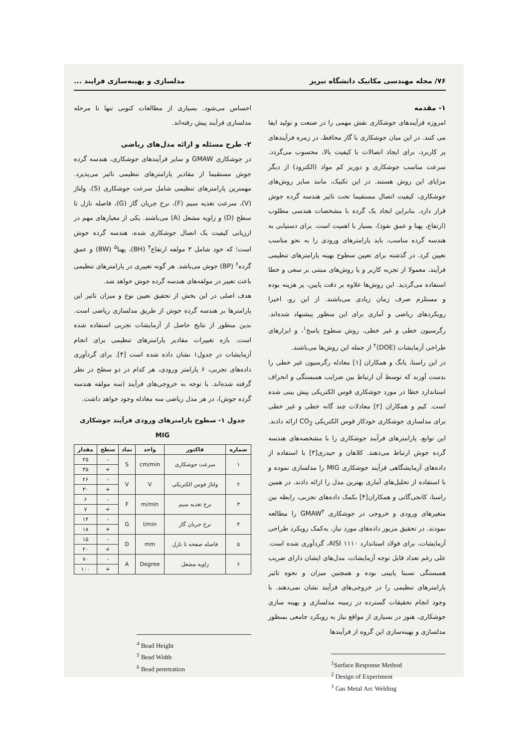۷۶/ مجله مهندسی مکانیک دانشگاه تبریز مدلسازی و بهینه‌سازی فرایند ...
۱- مقدمه
امروزه فرآیندهای جوشکاری نقش مهمی را در صنعت و تولید ایفا می کنند. در این میان جوشکاری با گاز محافظ، در زمره فرآیندهای پر کاربرد، برای ایجاد اتصالات با کیفیت بالا، محسوب می‌گردد. سرعت مناسب جوشکاری و دوریز کم مواد (الکترود) از دیگر مزایای این روش هستند. در این تکنیک، مانند سایر روش‌های جوشکاری، کیفیت اتصال مستقیما تحت تاثیر هندسه گرده جوش قرار دارد. بنابراین ایجاد یک گرده با مشخصات هندسی مطلوب (ارتفاع، پهنا و عمق نفوذ)، بسیار با اهمیت است. برای دستیابی به هندسه گرده مناسب، باید پارامترهای ورودی را به نحو مناسب تعیین کرد. در گذشته برای تعیین سطوح بهینه پارامترهای تنظیمی فرآیند، معمولا از تجربه کاربر و یا روش‌های مبتنی بر سعی و خطا استفاده می‌گردید. این روش‌ها علاوه بر دقت پایین، پر هزینه بوده و مستلزم صرف زمان زیادی می‌باشند. از این رو، اخیرا رویکردهای ریاضی و آماری برای این منظور پیشنهاد شده‌اند. رگرسیون خطی و غیر خطی، روش سطوح پاسخ<sup>۱</sup>، و ابزارهای طراحی آزمایشات (DOE)<sup>۲</sup> از جمله این روش‌ها می‌باشند.
در این راستا، یانگ و همکاران [۱] معادله رگرسیون غیر خطی را بدست آورند که توسط آن ارتباط بین ضرایب همبستگی و انحراف استاندارد خطا در مورد جوشکاری قوس الکتریکی پیش بینی شده است. کیم و همکاران [۲] معادلات چند گانه خطی و غیر خطی برای مدلسازی جوشکاری خودکار قوس الکتریکی CO<sub>2</sub> ارائه دادند. این توابع، پارامترهای فرآیند جوشکاری را با مشخصه‌های هندسه گرده جوش ارتباط می‌دهند. کلاهان و حیدری[۳] با استفاده از داده‌های آزمایشگاهی فرآیند جوشکاری MIG را مدلسازی نموده و با استفاده از تحلیل‌های آماری بهترین مدل را ارائه دادند. در همین راستا، کانجی‌گاتی و همکاران[۴] بکمک داده‌های تجربی، رابطه بین متغیرهای ورودی و خروجی در جوشکاری GMAW<sup>۳</sup> را مطالعه نمودند. در تحقیق مزبور داده‌های مورد نیاز، به‌کمک رویکرد طراحی آزمایشات، برای فولاد استاندارد AISI ۱۱۱۰، گردآوری شده است. علی رغم تعداد قابل توجه آزمایشات، مدل‌های ایشان دارای ضریب همبستگی نسبتا پایینی بوده و همچنین میزان و نحوه تاثیر پارامترهای تنظیمی را در خروجی‌های فرآیند نشان نمی‌دهند. با وجود انجام تحقیقات گسترده در زمینه مدلسازی و بهینه سازی جوشکاری، هنوز در بسیاری از مواقع نیاز به رویکرد جامعی بمنظور مدلسازی و بهینه‌سازی این گروه از فرآیندها
<sup>1</sup> Surface Response Method
<sup>2</sup> Design of Experiment
<sup>3</sup> Gas Metal Arc Welding
احساس می‌شود. بسیاری از مطالعات کنونی تنها تا مرحله مدلسازی فرآیند پیش رفته‌اند.
۲- طرح مسئله و ارائه مدل‌های ریاضی
در جوشکاری GMAW و سایر فرآیندهای جوشکاری، هندسه گرده جوش مستقیما از مقادیر پارامترهای تنظیمی تاثیر می‌پذیرد. مهمترین پارامترهای تنظیمی شامل سرعت جوشکاری (S)، ولتاژ (V)، سرعت تغذیه سیم (F)، نرخ جریان گاز (G)، فاصله نازل تا سطح (D) و زاویه مشعل (A) می‌باشند. یکی از معیارهای مهم در ارزیابی کیفیت یک اتصال جوشکاری شده، هندسه گرده جوش است؛ که خود شامل ۳ مولفه ارتفاع<sup>۴</sup> (BH)، پهنا<sup>۵</sup> (BW) و عمق گرده<sup>۶</sup> (BP) جوش می‌باشد. هر گونه تغییری در پارامترهای تنظیمی باعث تغییر در مولفه‌های هندسه گرده جوش خواهد شد.
هدف اصلی در این بخش از تحقیق تعیین نوع و میزان تاثیر این پارامترها بر هندسه گرده جوش از طریق مدلسازی ریاضی است. بدین منظور از نتایج حاصل از آزمایشات تجربی استفاده شده است. بازه تغییرات مقادیر پارامترهای تنظیمی برای انجام آزمایشات در جدول۱ نشان داده شده است [۴]. برای گردآوری داده‌های تجربی، ۶ پارامتر ورودی، هر کدام در دو سطح در نظر گرفته شده‌اند. با توجه به خروجی‌های فرآیند (سه مولفه هندسه گرده جوش)، در هر مدل ریاضی سه معادله وجود خواهد داشت.
جدول ۱- سطوح پارامترهای ورودی فرآیند جوشکاری MIG
| شماره | فاکتور | واحد | نماد | سطح | مقدار |
| --- | --- | --- | --- | --- | --- |
| ۱ | سرعت جوشکاری | cm/min | S | - | ۲۵ |
| | | | | + | ۴۵ |
| ۲ | ولتاژ قوس الکتریکی | V | V | - | ۲۶ |
| | | | | + | ۳۰ |
| ۳ | نرخ تغذیه سیم | m/min | F | - | ۶ |
| | | | | + | ۷ |
| ۴ | نرخ جریان گاز | l/min | G | - | ۱۴ |
| | | | | + | ۱۸ |
| ۵ | فاصله صفحه تا نازل | mm | D | - | ۱۵ |
| | | | | + | ۲۰ |
| ۶ | زاویه مشعل | Degree | A | - | ۷۰ |
| | | | | + | ۱۰۰ |
<sup>4</sup> Bead Height
<sup>5</sup> Bead Width
<sup>6</sup> Bead penetration